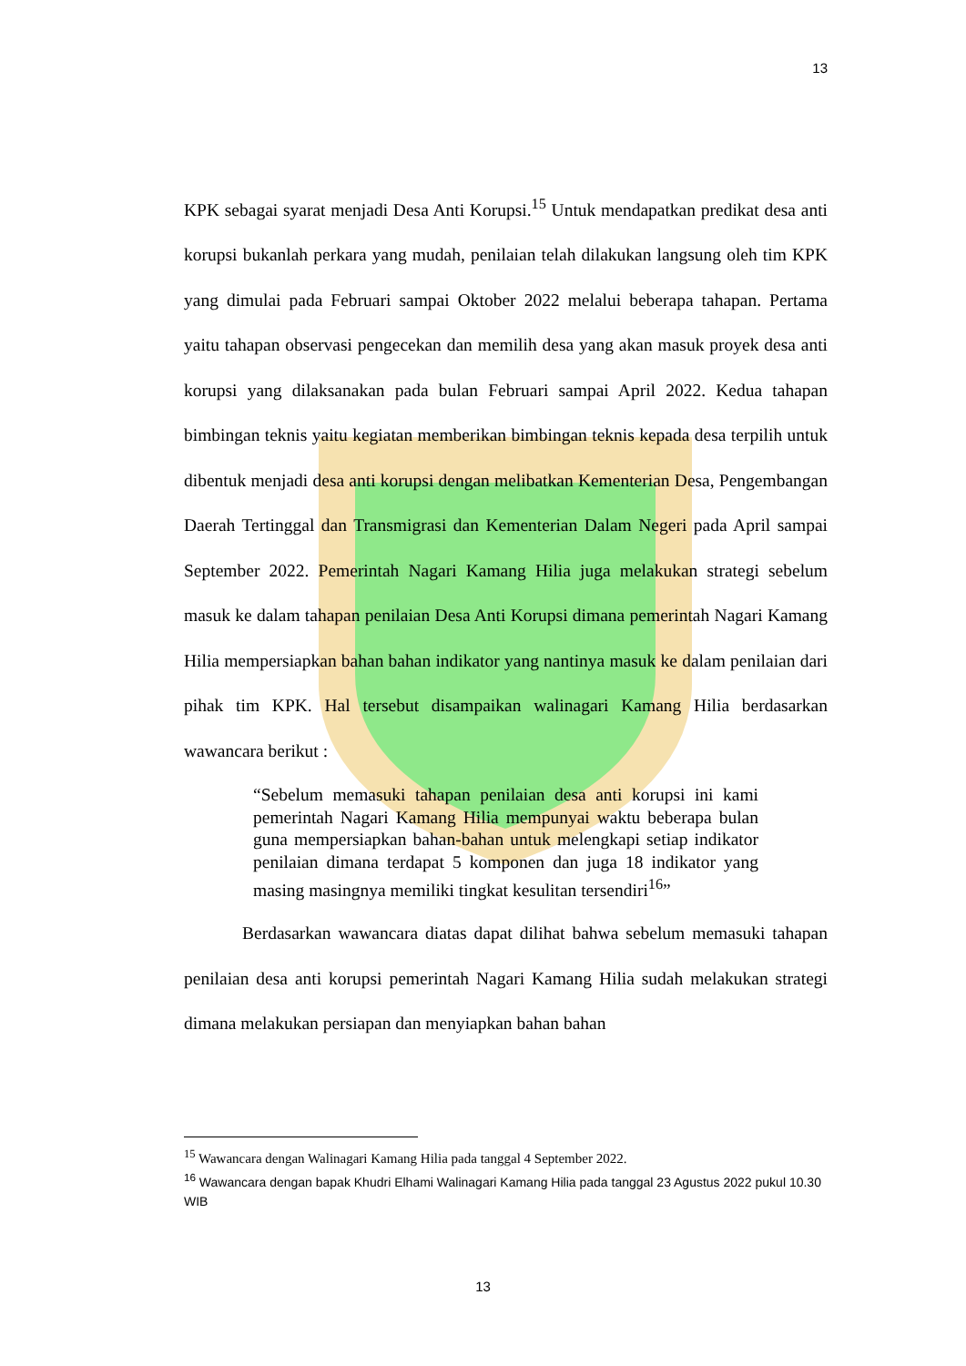13
KPK sebagai syarat menjadi Desa Anti Korupsi.<sup>15</sup> Untuk mendapatkan predikat desa anti korupsi bukanlah perkara yang mudah, penilaian telah dilakukan langsung oleh tim KPK yang dimulai pada Februari sampai Oktober 2022 melalui beberapa tahapan. Pertama yaitu tahapan observasi pengecekan dan memilih desa yang akan masuk proyek desa anti korupsi yang dilaksanakan pada bulan Februari sampai April 2022. Kedua tahapan bimbingan teknis yaitu kegiatan memberikan bimbingan teknis kepada desa terpilih untuk dibentuk menjadi desa anti korupsi dengan melibatkan Kementerian Desa, Pengembangan Daerah Tertinggal dan Transmigrasi dan Kementerian Dalam Negeri pada April sampai September 2022. Pemerintah Nagari Kamang Hilia juga melakukan strategi sebelum masuk ke dalam tahapan penilaian Desa Anti Korupsi dimana pemerintah Nagari Kamang Hilia mempersiapkan bahan bahan indikator yang nantinya masuk ke dalam penilaian dari pihak tim KPK. Hal tersebut disampaikan walinagari Kamang Hilia berdasarkan wawancara berikut :
“Sebelum memasuki tahapan penilaian desa anti korupsi ini kami pemerintah Nagari Kamang Hilia mempunyai waktu beberapa bulan guna mempersiapkan bahan-bahan untuk melengkapi setiap indikator penilaian dimana terdapat 5 komponen dan juga 18 indikator yang masing masingnya memiliki tingkat kesulitan tersendiri<sup>16</sup>”
Berdasarkan wawancara diatas dapat dilihat bahwa sebelum memasuki tahapan penilaian desa anti korupsi pemerintah Nagari Kamang Hilia sudah melakukan strategi dimana melakukan persiapan dan menyiapkan bahan bahan
<sup>15</sup> Wawancara dengan Walinagari Kamang Hilia pada tanggal 4 September 2022.
<sup>16</sup> Wawancara dengan bapak Khudri Elhami Walinagari Kamang Hilia pada tanggal 23 Agustus 2022 pukul 10.30 WIB
13